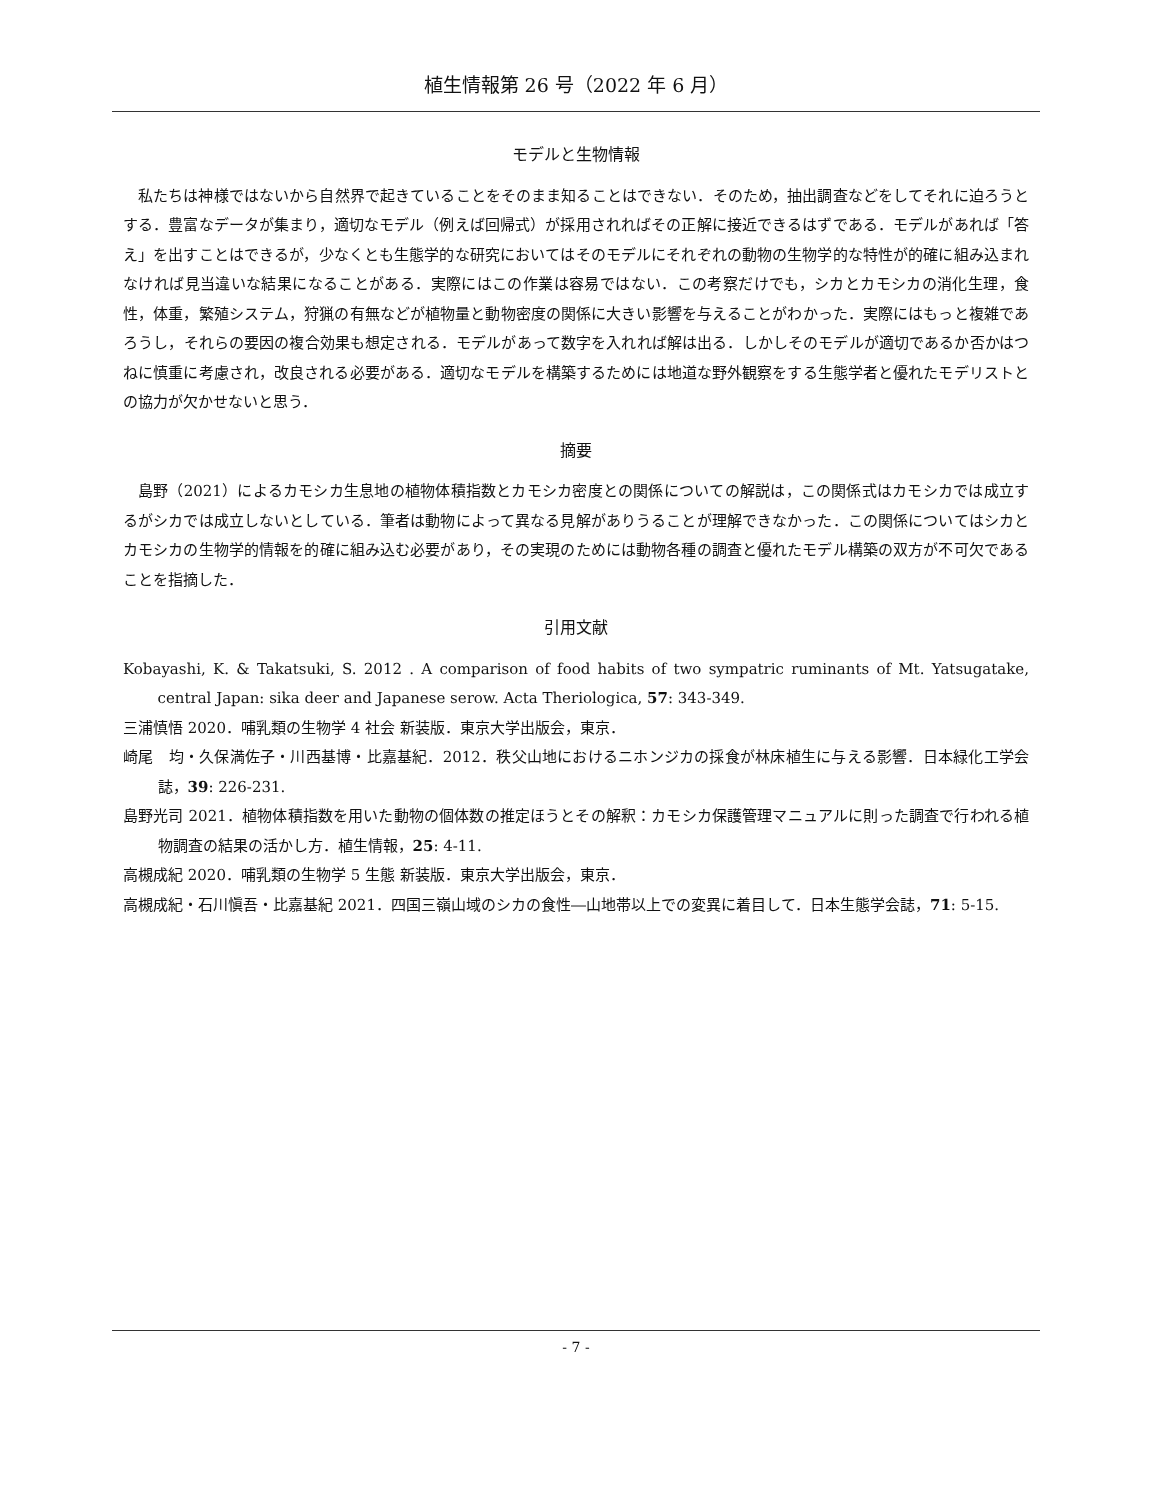植生情報第 26 号（2022 年 6 月）
モデルと生物情報
私たちは神様ではないから自然界で起きていることをそのまま知ることはできない．そのため，抽出調査などをしてそれに迫ろうとする．豊富なデータが集まり，適切なモデル（例えば回帰式）が採用されればその正解に接近できるはずである．モデルがあれば「答え」を出すことはできるが，少なくとも生態学的な研究においてはそのモデルにそれぞれの動物の生物学的な特性が的確に組み込まれなければ見当違いな結果になることがある．実際にはこの作業は容易ではない．この考察だけでも，シカとカモシカの消化生理，食性，体重，繁殖システム，狩猟の有無などが植物量と動物密度の関係に大きい影響を与えることがわかった．実際にはもっと複雑であろうし，それらの要因の複合効果も想定される．モデルがあって数字を入れれば解は出る．しかしそのモデルが適切であるか否かはつねに慎重に考慮され，改良される必要がある．適切なモデルを構築するためには地道な野外観察をする生態学者と優れたモデリストとの協力が欠かせないと思う．
摘要
島野（2021）によるカモシカ生息地の植物体積指数とカモシカ密度との関係についての解説は，この関係式はカモシカでは成立するがシカでは成立しないとしている．筆者は動物によって異なる見解がありうることが理解できなかった．この関係についてはシカとカモシカの生物学的情報を的確に組み込む必要があり，その実現のためには動物各種の調査と優れたモデル構築の双方が不可欠であることを指摘した．
引用文献
Kobayashi, K. & Takatsuki, S. 2012 . A comparison of food habits of two sympatric ruminants of Mt. Yatsugatake, central Japan: sika deer and Japanese serow. Acta Theriologica, 57: 343-349.
三浦慎悟 2020．哺乳類の生物学 4 社会 新装版．東京大学出版会，東京．
崎尾　均・久保満佐子・川西基博・比嘉基紀．2012．秩父山地におけるニホンジカの採食が林床植生に与える影響．日本緑化工学会誌，39: 226-231.
島野光司 2021．植物体積指数を用いた動物の個体数の推定ほうとその解釈：カモシカ保護管理マニュアルに則った調査で行われる植物調査の結果の活かし方．植生情報，25: 4-11.
高槻成紀 2020．哺乳類の生物学 5 生態 新装版．東京大学出版会，東京．
高槻成紀・石川愼吾・比嘉基紀 2021．四国三嶺山域のシカの食性―山地帯以上での変異に着目して．日本生態学会誌，71: 5-15.
- 7 -